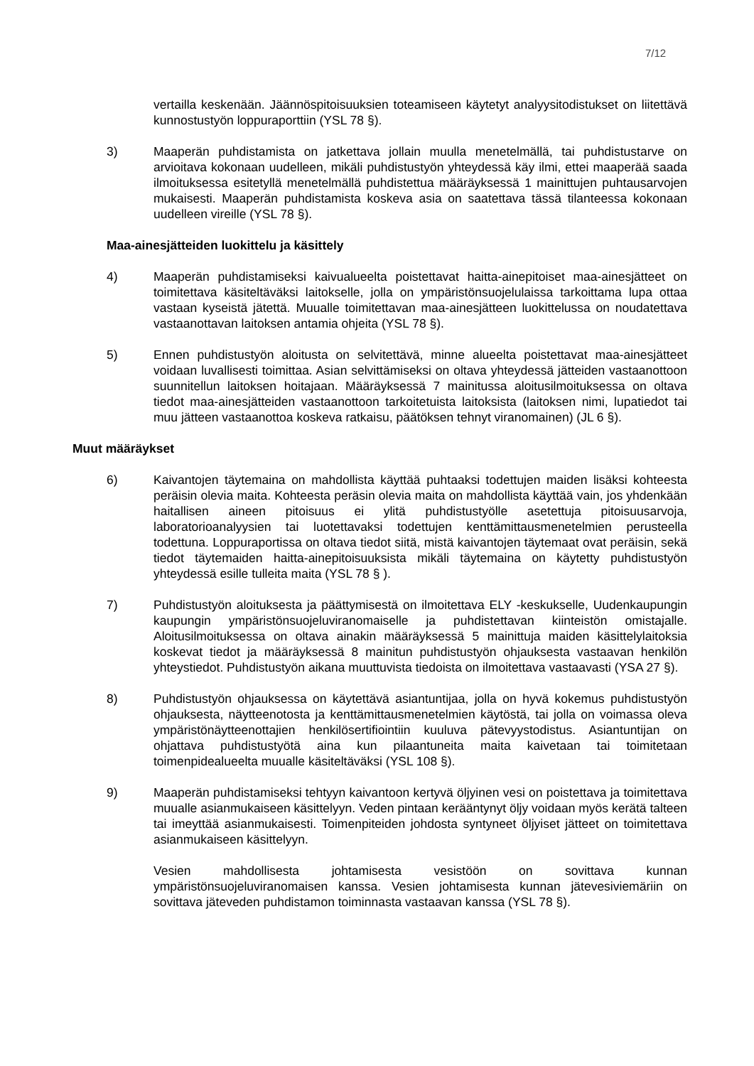7/12
vertailla keskenään. Jäännöspitoisuuksien toteamiseen käytetyt analyysitodistukset on liitettävä kunnostustyön loppuraporttiin (YSL 78 §).
3) Maaperän puhdistamista on jatkettava jollain muulla menetelmällä, tai puhdistustarve on arvioitava kokonaan uudelleen, mikäli puhdistustyön yhteydessä käy ilmi, ettei maaperää saada ilmoituksessa esitetyllä menetelmällä puhdistettua määräyksessä 1 mainittujen puhtausarvojen mukaisesti. Maaperän puhdistamista koskeva asia on saatettava tässä tilanteessa kokonaan uudelleen vireille (YSL 78 §).
Maa-ainesjätteiden luokittelu ja käsittely
4) Maaperän puhdistamiseksi kaivualueelta poistettavat haitta-ainepitoiset maa-ainesjätteet on toimitettava käsiteltäväksi laitokselle, jolla on ympäristönsuojelulaissa tarkoittama lupa ottaa vastaan kyseistä jätettä. Muualle toimitettavan maa-ainesjätteen luokittelussa on noudatettava vastaanottavan laitoksen antamia ohjeita (YSL 78 §).
5) Ennen puhdistustyön aloitusta on selvitettävä, minne alueelta poistettavat maa-ainesjätteet voidaan luvallisesti toimittaa. Asian selvittämiseksi on oltava yhteydessä jätteiden vastaanottoon suunnitellun laitoksen hoitajaan. Määräyksessä 7 mainitussa aloitusilmoituksessa on oltava tiedot maa-ainesjätteiden vastaanottoon tarkoitetuista laitoksista (laitoksen nimi, lupatiedot tai muu jätteen vastaanottoa koskeva ratkaisu, päätöksen tehnyt viranomainen) (JL 6 §).
Muut määräykset
6) Kaivantojen täytemaina on mahdollista käyttää puhtaaksi todettujen maiden lisäksi kohteesta peräisin olevia maita. Kohteesta peräsin olevia maita on mahdollista käyttää vain, jos yhdenkään haitallisen aineen pitoisuus ei ylitä puhdistustyölle asetettuja pitoisuusarvoja, laboratorioanalyysien tai luotettavaksi todettujen kenttämittausmenetelmien perusteella todettuna. Loppuraportissa on oltava tiedot siitä, mistä kaivantojen täytemaat ovat peräisin, sekä tiedot täytemaiden haitta-ainepitoisuuksista mikäli täytemaina on käytetty puhdistustyön yhteydessä esille tulleita maita (YSL 78 § ).
7) Puhdistustyön aloituksesta ja päättymisestä on ilmoitettava ELY -keskukselle, Uudenkaupungin kaupungin ympäristönsuojeluviranomaiselle ja puhdistettavan kiinteistön omistajalle. Aloitusilmoituksessa on oltava ainakin määräyksessä 5 mainittuja maiden käsittelylaitoksia koskevat tiedot ja määräyksessä 8 mainitun puhdistustyön ohjauksesta vastaavan henkilön yhteystiedot. Puhdistustyön aikana muuttuvista tiedoista on ilmoitettava vastaavasti (YSA 27 §).
8) Puhdistustyön ohjauksessa on käytettävä asiantuntijaa, jolla on hyvä kokemus puhdistustyön ohjauksesta, näytteenotosta ja kenttämittausmenetelmien käytöstä, tai jolla on voimassa oleva ympäristönäytteenottajien henkilösertifiointiin kuuluva pätevyystodistus. Asiantuntijan on ohjattava puhdistustyötä aina kun pilaantuneita maita kaivetaan tai toimitetaan toimenpidealueelta muualle käsiteltäväksi (YSL 108 §).
9) Maaperän puhdistamiseksi tehtyyn kaivantoon kertyvä öljyinen vesi on poistettava ja toimitettava muualle asianmukaiseen käsittelyyn. Veden pintaan kerääntynyt öljy voidaan myös kerätä talteen tai imeyttää asianmukaisesti. Toimenpiteiden johdosta syntyneet öljyiset jätteet on toimitettava asianmukaiseen käsittelyyn.
Vesien mahdollisesta johtamisesta vesistöön on sovittava kunnan ympäristönsuojeluviranomaisen kanssa. Vesien johtamisesta kunnan jätevesiviemäriin on sovittava jäteveden puhdistamon toiminnasta vastaavan kanssa (YSL 78 §).